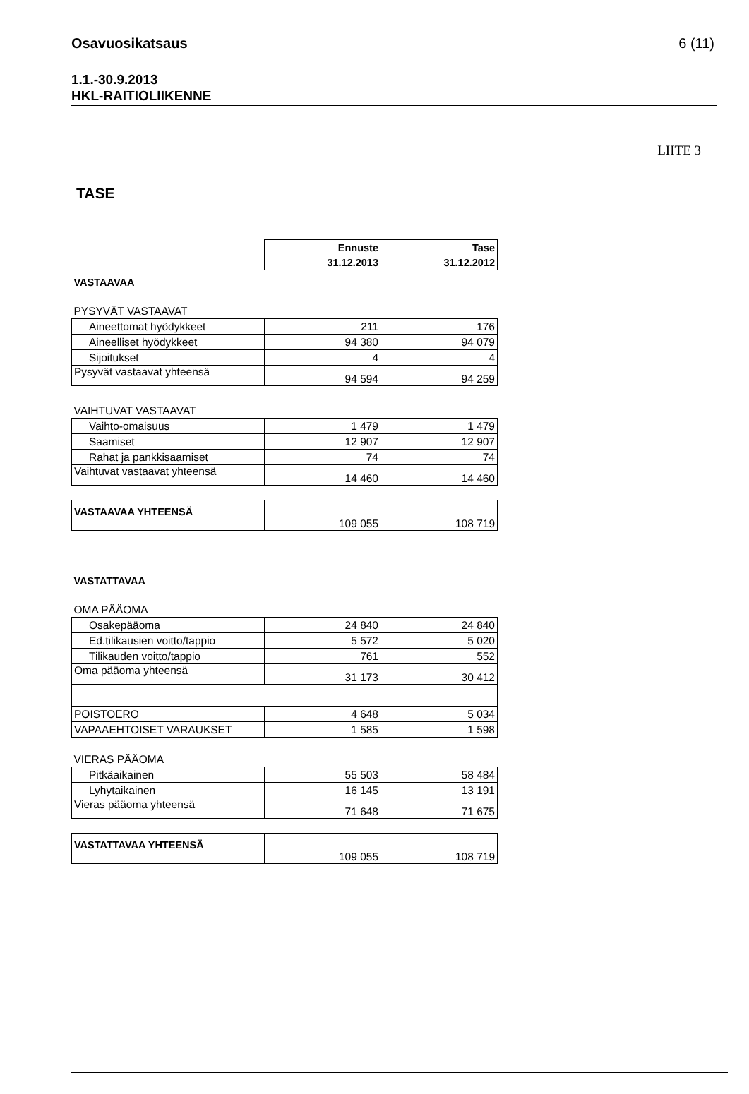Osavuosikatsaus 6 (11)
1.1.-30.9.2013
HKL-RAITIOLIIKENNE
LIITE 3
TASE
| | Ennuste | Tase |
| | 31.12.2013 | 31.12.2012 |
| VASTAAVAA | | |
| PYSYVÄT VASTAAVAT | | |
| Aineettomat hyödykkeet | 211 | 176 |
| Aineelliset hyödykkeet | 94 380 | 94 079 |
| Sijoitukset | 4 | 4 |
| Pysyvät vastaavat yhteensä | 94 594 | 94 259 |
| VAIHTUVAT VASTAAVAT | | |
| Vaihto-omaisuus | 1 479 | 1 479 |
| Saamiset | 12 907 | 12 907 |
| Rahat ja pankkisaamiset | 74 | 74 |
| Vaihtuvat vastaavat yhteensä | 14 460 | 14 460 |
| VASTAAVAA YHTEENSÄ | 109 055 | 108 719 |
| VASTATTAVAA | | |
| OMA PÄÄOMA | | |
| Osakepääoma | 24 840 | 24 840 |
| Ed.tilikausien voitto/tappio | 5 572 | 5 020 |
| Tilikauden voitto/tappio | 761 | 552 |
| Oma pääoma yhteensä | 31 173 | 30 412 |
| POISTOERO | 4 648 | 5 034 |
| VAPAAEHTOISET VARAUKSET | 1 585 | 1 598 |
| VIERAS PÄÄOMA | | |
| Pitkäaikainen | 55 503 | 58 484 |
| Lyhytaikainen | 16 145 | 13 191 |
| Vieras pääoma yhteensä | 71 648 | 71 675 |
| VASTATTAVAA YHTEENSÄ | 109 055 | 108 719 |